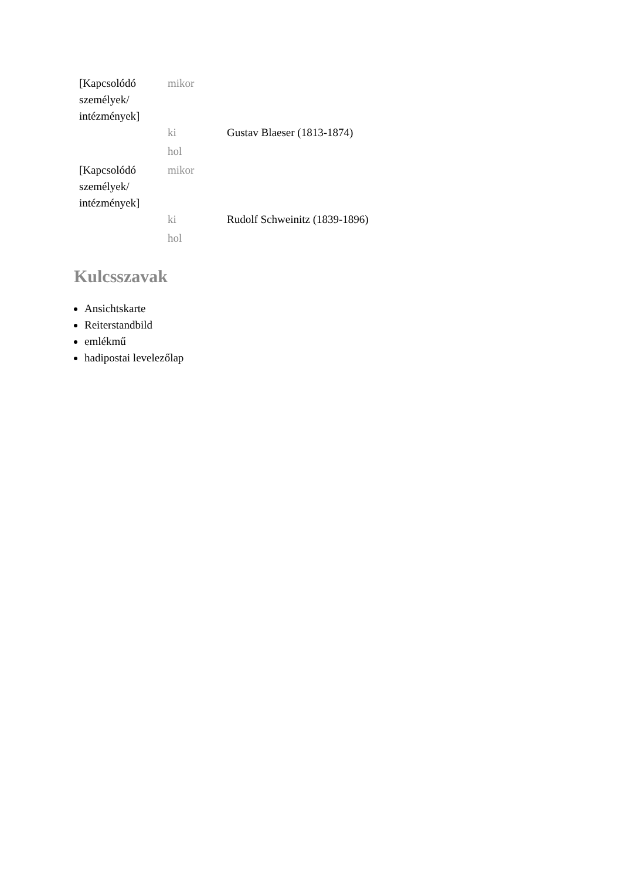| [Kapcsolódó személyek/ intézmények] | mikor | |
| | ki | Gustav Blaeser (1813-1874) |
| | hol | |
| [Kapcsolódó személyek/ intézmények] | mikor | |
| | ki | Rudolf Schweinitz (1839-1896) |
| | hol | |
Kulcsszavak
Ansichtskarte
Reiterstandbild
emlékmű
hadipostai levelezőlap